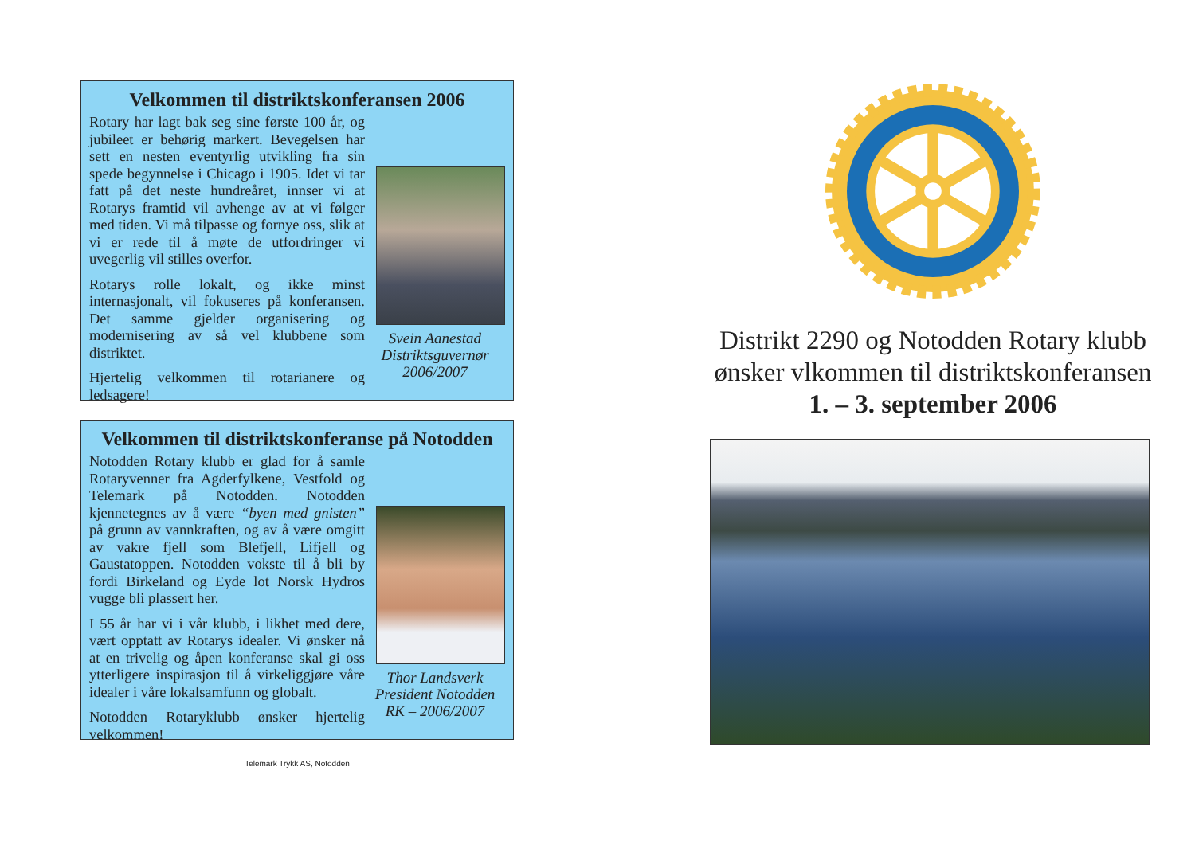Velkommen til distriktskonferansen 2006
Rotary har lagt bak seg sine første 100 år, og jubileet er behørig markert. Bevegelsen har sett en nesten eventyrlig utvikling fra sin spede begynnelse i Chicago i 1905. Idet vi tar fatt på det neste hundreåret, innser vi at Rotarys framtid vil avhenge av at vi følger med tiden. Vi må tilpasse og fornye oss, slik at vi er rede til å møte de utfordringer vi uvegerlig vil stilles overfor.
Rotarys rolle lokalt, og ikke minst internasjonalt, vil fokuseres på konferansen. Det samme gjelder organisering og modernisering av så vel klubbene som distriktet.
Hjertelig velkommen til rotarianere og ledsagere!
Svein Aanestad
Distriktsguvernør
2006/2007
Velkommen til distriktskonferanse på Notodden
Notodden Rotary klubb er glad for å samle Rotaryvenner fra Agderfylkene, Vestfold og Telemark på Notodden. Notodden kjennetegnes av å være “byen med gnisten” på grunn av vannkraften, og av å være omgitt av vakre fjell som Blefjell, Lifjell og Gaustatoppen. Notodden vokste til å bli by fordi Birkeland og Eyde lot Norsk Hydros vugge bli plassert her.
I 55 år har vi i vår klubb, i likhet med dere, vært opptatt av Rotarys idealer. Vi ønsker nå at en trivelig og åpen konferanse skal gi oss ytterligere inspirasjon til å virkeliggjøre våre idealer i våre lokalsamfunn og globalt.
Notodden Rotaryklubb ønsker hjertelig velkommen!
Thor Landsverk
President Notodden
RK – 2006/2007
Telemark Trykk AS, Notodden
Distrikt 2290 og Notodden Rotary klubb
ønsker vlkommen til distriktskonferansen
1. – 3. september 2006